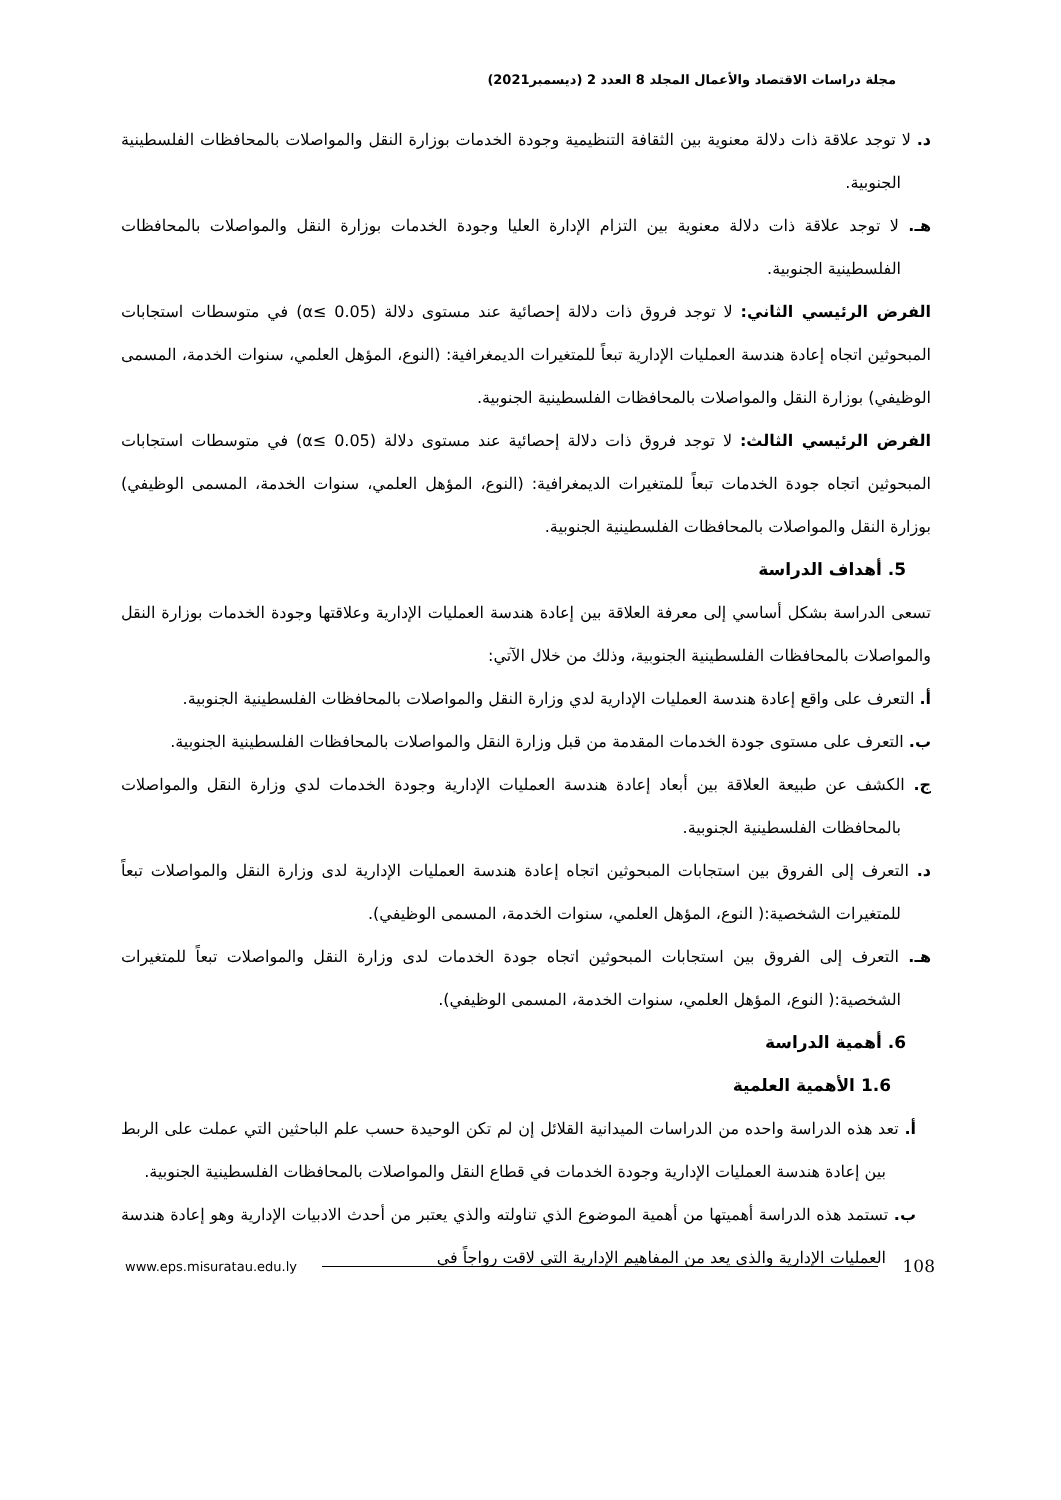مجلة دراسات الاقتصاد والأعمال المجلد 8 العدد 2 (ديسمبر2021)
د. لا توجد علاقة ذات دلالة معنوية بين الثقافة التنظيمية وجودة الخدمات بوزارة النقل والمواصلات بالمحافظات الفلسطينية الجنوبية.
هـ. لا توجد علاقة ذات دلالة معنوية بين التزام الإدارة العليا وجودة الخدمات بوزارة النقل والمواصلات بالمحافظات الفلسطينية الجنوبية.
الفرض الرئيسي الثاني: لا توجد فروق ذات دلالة إحصائية عند مستوى دلالة (α≤ 0.05) في متوسطات استجابات المبحوثين اتجاه إعادة هندسة العمليات الإدارية تبعاً للمتغيرات الديمغرافية: (النوع، المؤهل العلمي، سنوات الخدمة، المسمى الوظيفي) بوزارة النقل والمواصلات بالمحافظات الفلسطينية الجنوبية.
الفرض الرئيسي الثالث: لا توجد فروق ذات دلالة إحصائية عند مستوى دلالة (α≤ 0.05) في متوسطات استجابات المبحوثين اتجاه جودة الخدمات تبعاً للمتغيرات الديمغرافية: (النوع، المؤهل العلمي، سنوات الخدمة، المسمى الوظيفي) بوزارة النقل والمواصلات بالمحافظات الفلسطينية الجنوبية.
5. أهداف الدراسة
تسعى الدراسة بشكل أساسي إلى معرفة العلاقة بين إعادة هندسة العمليات الإدارية وعلاقتها وجودة الخدمات بوزارة النقل والمواصلات بالمحافظات الفلسطينية الجنوبية، وذلك من خلال الآتي:
أ. التعرف على واقع إعادة هندسة العمليات الإدارية لدي وزارة النقل والمواصلات بالمحافظات الفلسطينية الجنوبية.
ب. التعرف على مستوى جودة الخدمات المقدمة من قبل وزارة النقل والمواصلات بالمحافظات الفلسطينية الجنوبية.
ج. الكشف عن طبيعة العلاقة بين أبعاد إعادة هندسة العمليات الإدارية وجودة الخدمات لدي وزارة النقل والمواصلات بالمحافظات الفلسطينية الجنوبية.
د. التعرف إلى الفروق بين استجابات المبحوثين اتجاه إعادة هندسة العمليات الإدارية لدى وزارة النقل والمواصلات تبعاً للمتغيرات الشخصية:( النوع، المؤهل العلمي، سنوات الخدمة، المسمى الوظيفي).
هـ. التعرف إلى الفروق بين استجابات المبحوثين اتجاه جودة الخدمات لدى وزارة النقل والمواصلات تبعاً للمتغيرات الشخصية:( النوع، المؤهل العلمي، سنوات الخدمة، المسمى الوظيفي).
6. أهمية الدراسة
1.6 الأهمية العلمية
أ. تعد هذه الدراسة واحده من الدراسات الميدانية القلائل إن لم تكن الوحيدة حسب علم الباحثين التي عملت على الربط بين إعادة هندسة العمليات الإدارية وجودة الخدمات في قطاع النقل والمواصلات بالمحافظات الفلسطينية الجنوبية.
ب. تستمد هذه الدراسة أهميتها من أهمية الموضوع الذي تناولته والذي يعتبر من أحدث الادبيات الإدارية وهو إعادة هندسة العمليات الإدارية والذي يعد من المفاهيم الإدارية التي لاقت رواجاً في
www.eps.misuratau.edu.ly 108